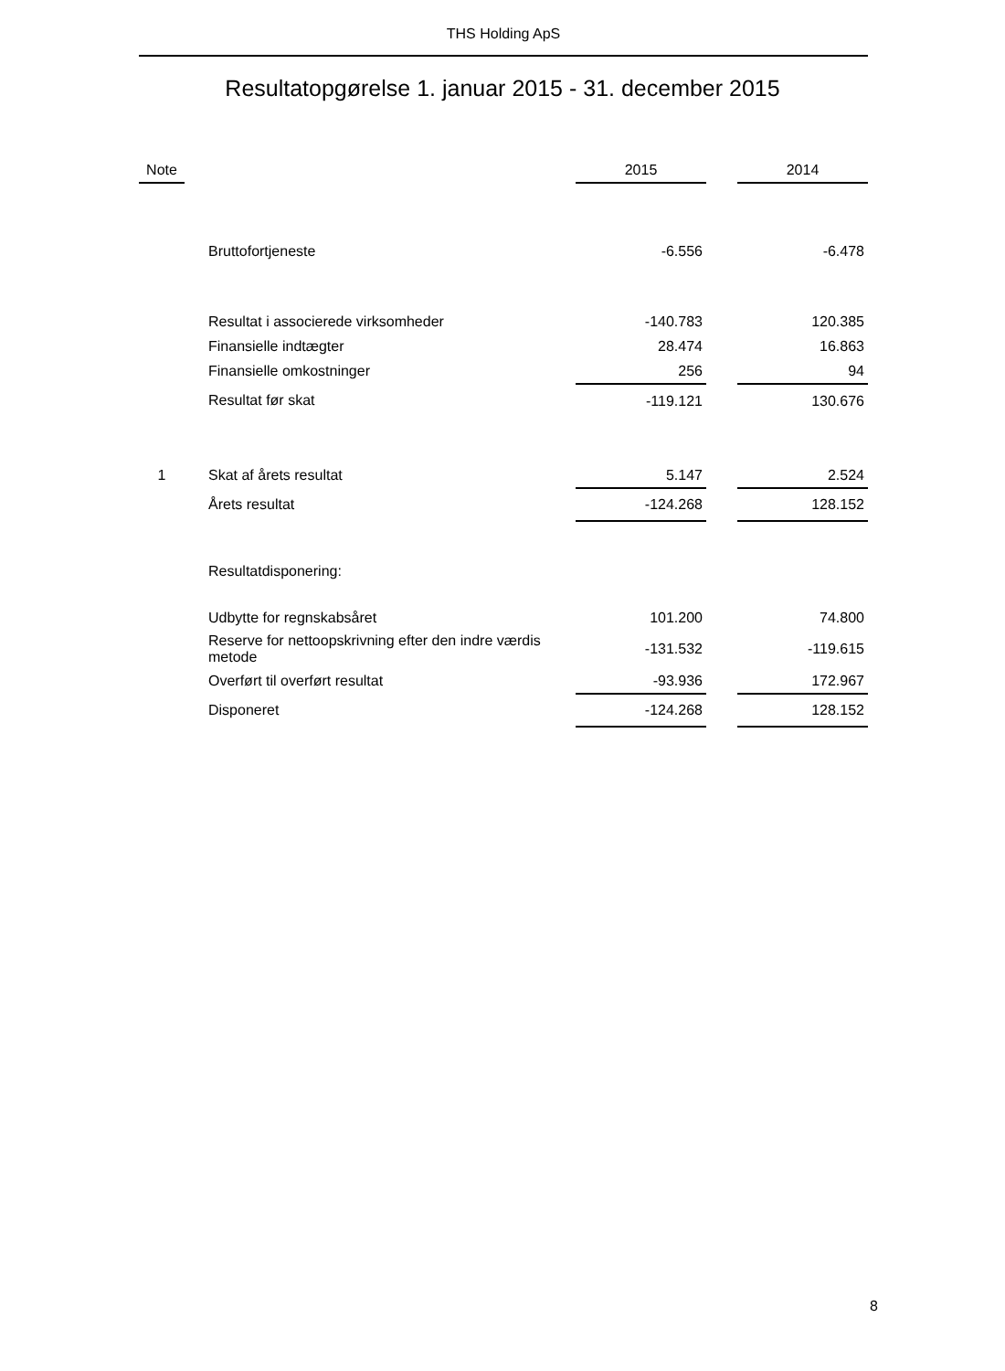THS Holding ApS
Resultatopgørelse 1. januar 2015 - 31. december 2015
| Note | | | 2015 | | 2014 |
| --- | --- | --- | --- | --- | --- |
| | | Bruttofortjeneste | -6.556 | | -6.478 |
| | | Resultat i associerede virksomheder | -140.783 | | 120.385 |
| | | Finansielle indtægter | 28.474 | | 16.863 |
| | | Finansielle omkostninger | 256 | | 94 |
| | | Resultat før skat | -119.121 | | 130.676 |
| 1 | | Skat af årets resultat | 5.147 | | 2.524 |
| | | Årets resultat | -124.268 | | 128.152 |
| | | Resultatdisponering: | | | |
| | | Udbytte for regnskabsåret | 101.200 | | 74.800 |
| | | Reserve for nettoopskrivning efter den indre værdis metode | -131.532 | | -119.615 |
| | | Overført til overført resultat | -93.936 | | 172.967 |
| | | Disponeret | -124.268 | | 128.152 |
8